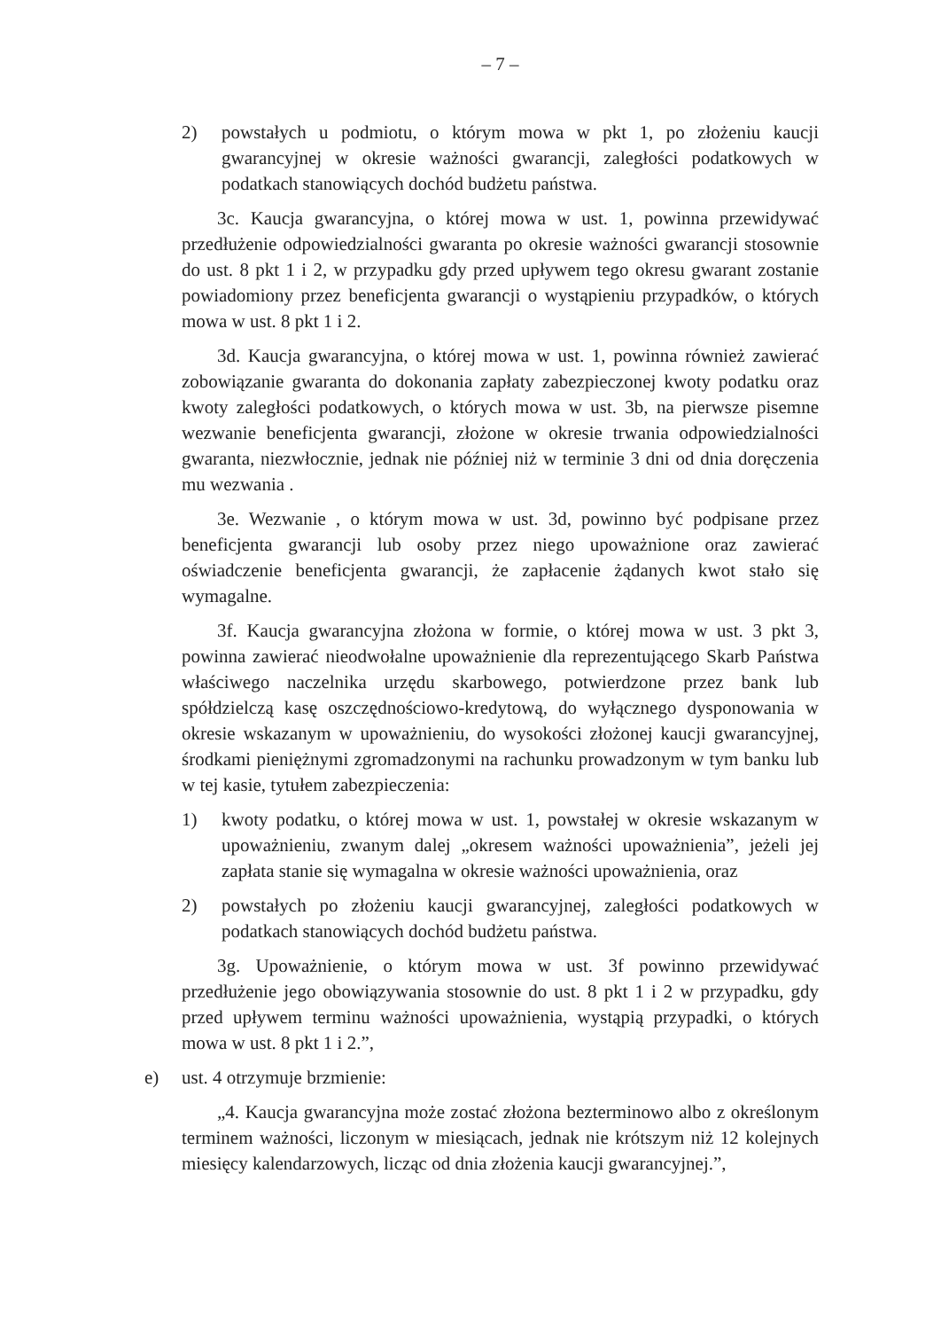– 7 –
2) powstałych u podmiotu, o którym mowa w pkt 1, po złożeniu kaucji gwarancyjnej w okresie ważności gwarancji, zaległości podatkowych w podatkach stanowiących dochód budżetu państwa.
3c. Kaucja gwarancyjna, o której mowa w ust. 1, powinna przewidywać przedłużenie odpowiedzialności gwaranta po okresie ważności gwarancji stosownie do ust. 8 pkt 1 i 2, w przypadku gdy przed upływem tego okresu gwarant zostanie powiadomiony przez beneficjenta gwarancji o wystąpieniu przypadków, o których mowa w ust. 8 pkt 1 i 2.
3d. Kaucja gwarancyjna, o której mowa w ust. 1, powinna również zawierać zobowiązanie gwaranta do dokonania zapłaty zabezpieczonej kwoty podatku oraz kwoty zaległości podatkowych, o których mowa w ust. 3b, na pierwsze pisemne wezwanie beneficjenta gwarancji, złożone w okresie trwania odpowiedzialności gwaranta, niezwłocznie, jednak nie później niż w terminie 3 dni od dnia doręczenia mu wezwania .
3e. Wezwanie , o którym mowa w ust. 3d, powinno być podpisane przez beneficjenta gwarancji lub osoby przez niego upoważnione oraz zawierać oświadczenie beneficjenta gwarancji, że zapłacenie żądanych kwot stało się wymagalne.
3f. Kaucja gwarancyjna złożona w formie, o której mowa w ust. 3 pkt 3, powinna zawierać nieodwołalne upoważnienie dla reprezentującego Skarb Państwa właściwego naczelnika urzędu skarbowego, potwierdzone przez bank lub spółdzielczą kasę oszczędnościowo-kredytową, do wyłącznego dysponowania w okresie wskazanym w upoważnieniu, do wysokości złożonej kaucji gwarancyjnej, środkami pieniężnymi zgromadzonymi na rachunku prowadzonym w tym banku lub w tej kasie, tytułem zabezpieczenia:
1) kwoty podatku, o której mowa w ust. 1, powstałej w okresie wskazanym w upoważnieniu, zwanym dalej „okresem ważności upoważnienia”, jeżeli jej zapłata stanie się wymagalna w okresie ważności upoważnienia, oraz
2) powstałych po złożeniu kaucji gwarancyjnej, zaległości podatkowych w podatkach stanowiących dochód budżetu państwa.
3g. Upoważnienie, o którym mowa w ust. 3f powinno przewidywać przedłużenie jego obowiązywania stosownie do ust. 8 pkt 1 i 2 w przypadku, gdy przed upływem terminu ważności upoważnienia, wystąpią przypadki, o których mowa w ust. 8 pkt 1 i 2.”,
e) ust. 4 otrzymuje brzmienie:
„4. Kaucja gwarancyjna może zostać złożona bezterminowo albo z określonym terminem ważności, liczonym w miesiącach, jednak nie krótszym niż 12 kolejnych miesięcy kalendarzowych, licząc od dnia złożenia kaucji gwarancyjnej.”,